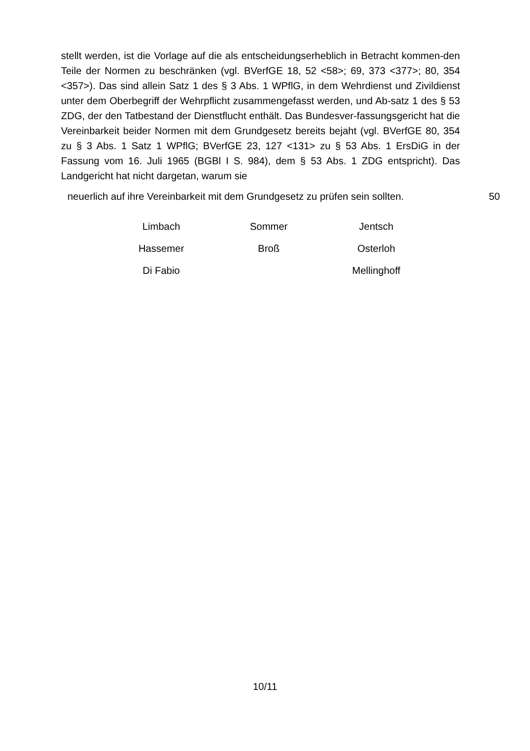stellt werden, ist die Vorlage auf die als entscheidungserheblich in Betracht kommen-den Teile der Normen zu beschränken (vgl. BVerfGE 18, 52 <58>; 69, 373 <377>; 80, 354 <357>). Das sind allein Satz 1 des § 3 Abs. 1 WPflG, in dem Wehrdienst und Zivildienst unter dem Oberbegriff der Wehrpflicht zusammengefasst werden, und Ab-satz 1 des § 53 ZDG, der den Tatbestand der Dienstflucht enthält. Das Bundesver-fassungsgericht hat die Vereinbarkeit beider Normen mit dem Grundgesetz bereits bejaht (vgl. BVerfGE 80, 354 zu § 3 Abs. 1 Satz 1 WPflG; BVerfGE 23, 127 <131> zu § 53 Abs. 1 ErsDiG in der Fassung vom 16. Juli 1965 (BGBl I S. 984), dem § 53 Abs. 1 ZDG entspricht). Das Landgericht hat nicht dargetan, warum sie
neuerlich auf ihre Vereinbarkeit mit dem Grundgesetz zu prüfen sein sollten. 50
| Limbach | Sommer | Jentsch |
| Hassemer | Broß | Osterloh |
| Di Fabio | | Mellinghoff |
10/11